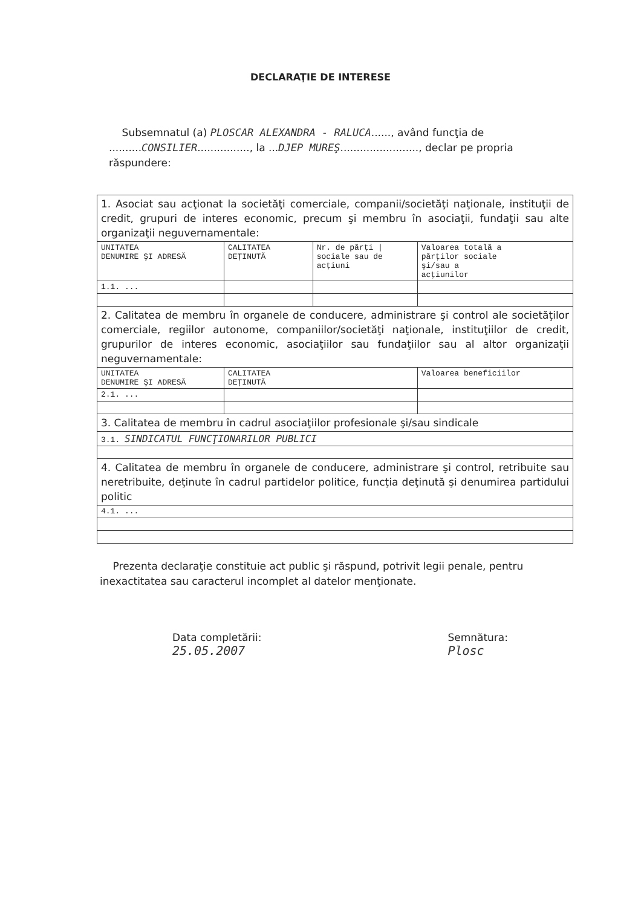DECLARAŢIE DE INTERESE
Subsemnatul (a) PLOSCAR ALEXANDRA - RALUCA......, având funcţia de ..........CONSILIER................, la ...DJEP MUREŞ........................, declar pe propria răspundere:
| 1. Asociat sau acţionat la societăţi comerciale, companii/societăţi naţionale, instituţii de credit, grupuri de interes economic, precum şi membru în asociaţii, fundaţii sau alte organizaţii neguvernamentale: | | | |
| UNITATEA DENUMIRE ŞI ADRESĂ | CALITATEA DEŢINUTĂ | Nr. de părţi / sociale sau de acţiuni | Valoarea totală a părţilor sociale şi/sau a acţiunilor |
| 1.1. ... | | | |
| 2. Calitatea de membru în organele de conducere, administrare şi control ale societăţilor comerciale, regiilor autonome, companiilor/societăţi naţionale, instituţiilor de credit, grupurilor de interes economic, asociaţiilor sau fundaţiilor sau al altor organizaţii neguvernamentale: | | | |
| UNITATEA DENUMIRE ŞI ADRESĂ | CALITATEA DEŢINUTĂ | | Valoarea beneficiilor |
| 2.1. ... | | | |
| 3. Calitatea de membru în cadrul asociaţiilor profesionale şi/sau sindicale | | | |
| 3.1. SINDICATUL FUNCŢIONARILOR PUBLICI | | | |
| 4. Calitatea de membru în organele de conducere, administrare şi control, retribuite sau neretribuite, deţinute în cadrul partidelor politice, funcţia deţinută şi denumirea partidului politic | | | |
| 4.1. ... | | | |
Prezenta declaraţie constituie act public şi răspund, potrivit legii penale, pentru inexactitatea sau caracterul incomplet al datelor menţionate.
Data completării:
25.05.2007
Semnătura:
Plosc